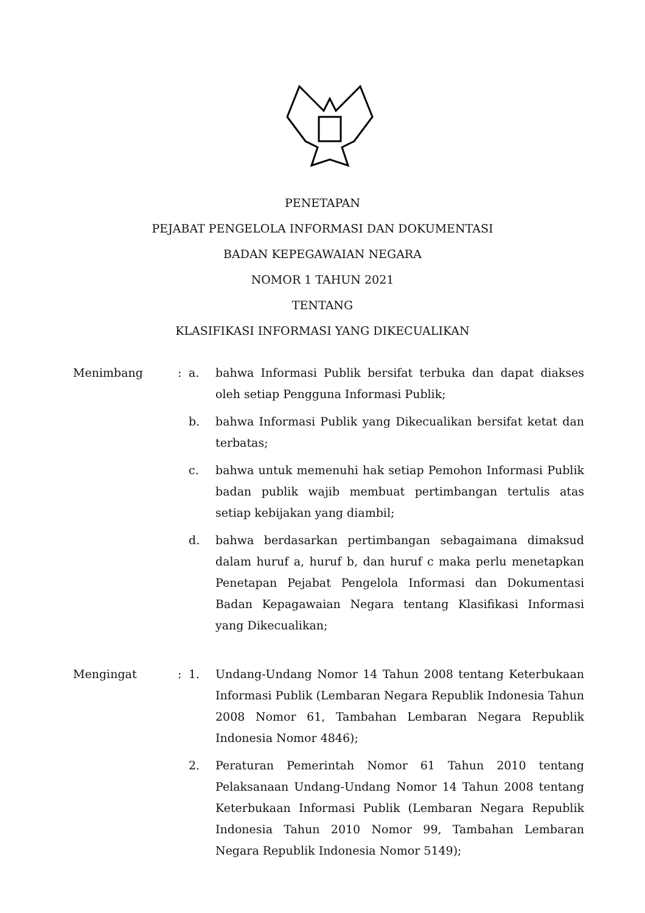PENETAPAN
PEJABAT PENGELOLA INFORMASI DAN DOKUMENTASI
BADAN KEPEGAWAIAN NEGARA
NOMOR 1 TAHUN 2021
TENTANG
KLASIFIKASI INFORMASI YANG DIKECUALIKAN
Menimbang : a. bahwa Informasi Publik bersifat terbuka dan dapat diakses oleh setiap Pengguna Informasi Publik;
b. bahwa Informasi Publik yang Dikecualikan bersifat ketat dan terbatas;
c. bahwa untuk memenuhi hak setiap Pemohon Informasi Publik badan publik wajib membuat pertimbangan tertulis atas setiap kebijakan yang diambil;
d. bahwa berdasarkan pertimbangan sebagaimana dimaksud dalam huruf a, huruf b, dan huruf c maka perlu menetapkan Penetapan Pejabat Pengelola Informasi dan Dokumentasi Badan Kepagawaian Negara tentang Klasifikasi Informasi yang Dikecualikan;
Mengingat : 1. Undang-Undang Nomor 14 Tahun 2008 tentang Keterbukaan Informasi Publik (Lembaran Negara Republik Indonesia Tahun 2008 Nomor 61, Tambahan Lembaran Negara Republik Indonesia Nomor 4846);
2. Peraturan Pemerintah Nomor 61 Tahun 2010 tentang Pelaksanaan Undang-Undang Nomor 14 Tahun 2008 tentang Keterbukaan Informasi Publik (Lembaran Negara Republik Indonesia Tahun 2010 Nomor 99, Tambahan Lembaran Negara Republik Indonesia Nomor 5149);